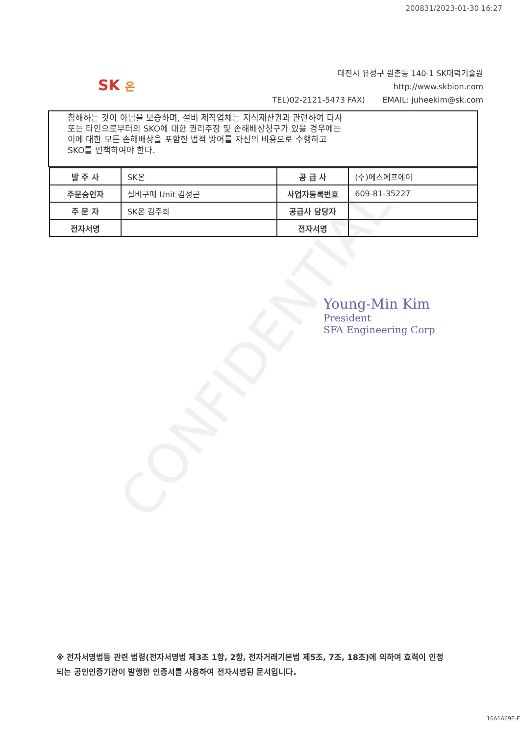CONFIDENTIAL
200831/2023-01-30 16:27
SK 온
대전시 유성구 원촌동 140-1 SK대덕기술원
http://www.skbion.com
TEL)02-2121-5473 FAX) EMAIL: juheekim@sk.com
침해하는 것이 아님을 보증하며, 설비 제작업체는 지식재산권과 관련하여 타사
또는 타인으로부터의 SKO에 대한 권리주장 및 손해배상청구가 있을 경우에는
이에 대한 모든 손해배상을 포함한 법적 방어를 자신의 비용으로 수행하고
SKO를 면책하여야 한다.
| 발 주 사 | SK온 | 공 급 사 | (주)에스에프에이 |
| 주문승인자 | 설비구매 Unit 김성곤 | 사업자등록번호 | 609-81-35227 |
| 주 문 자 | SK온 김주희 | 공급사 담당자 | |
| 전자서명 | | 전자서명 | |
Young-Min Kim
President
SFA Engineering Corp
※ 전자서명법등 관련 법령(전자서명법 제3조 1항, 2항, 전자거래기본법 제5조, 7조, 18조)에 의하여 효력이 인정
되는 공인인증기관이 발행한 인증서를 사용하여 전자서명된 문서입니다.
16A1A69E-E